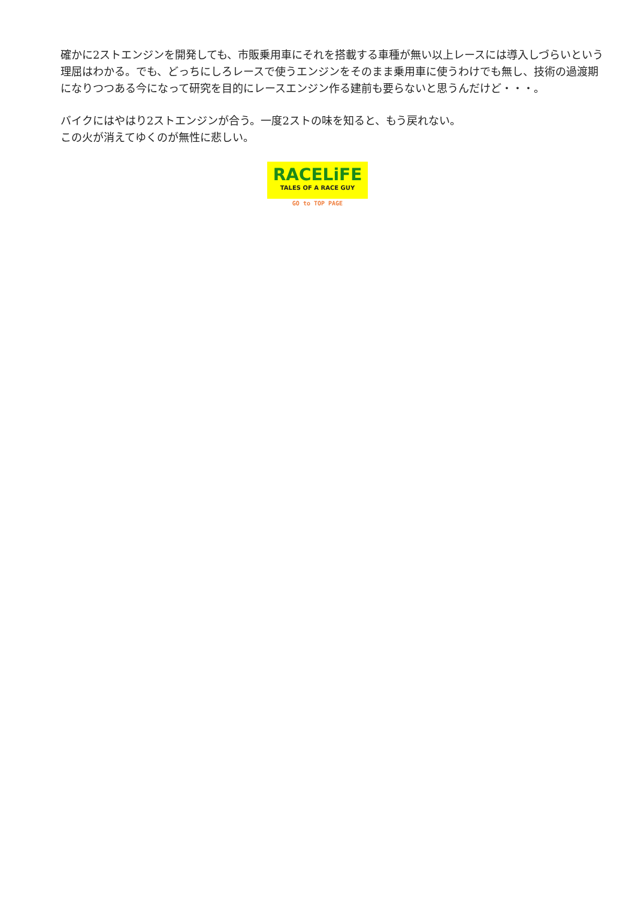確かに2ストエンジンを開発しても、市販乗用車にそれを搭載する車種が無い以上レースには導入しづらいという理屈はわかる。でも、どっちにしろレースで使うエンジンをそのまま乗用車に使うわけでも無し、技術の過渡期になりつつある今になって研究を目的にレースエンジン作る建前も要らないと思うんだけど・・・。
バイクにはやはり2ストエンジンが合う。一度2ストの味を知ると、もう戻れない。
この火が消えてゆくのが無性に悲しい。
RACELiFE
TALES OF A RACE GUY
GO to TOP PAGE